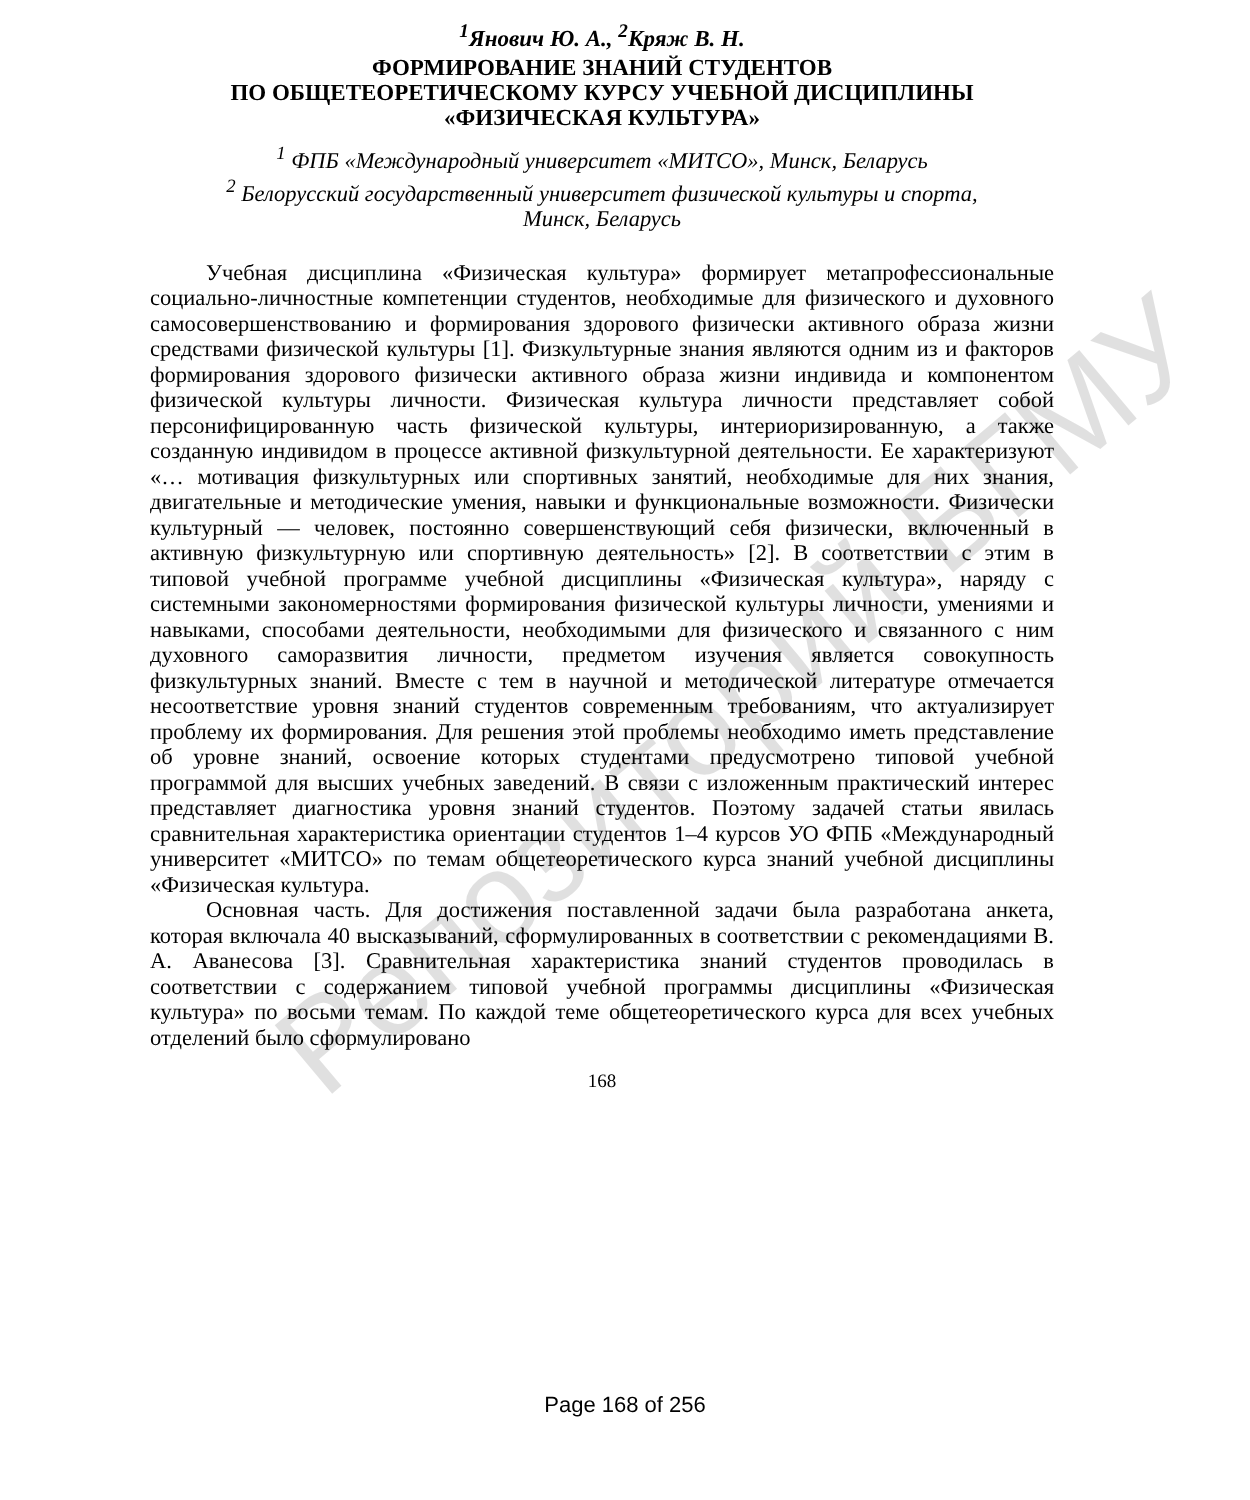Репозиторий БГМУ
<sup>1</sup> Янович Ю. А., <sup>2</sup>Кряж В. Н.
ФОРМИРОВАНИЕ ЗНАНИЙ СТУДЕНТОВ
ПО ОБЩЕТЕОРЕТИЧЕСКОМУ КУРСУ УЧЕБНОЙ ДИСЦИПЛИНЫ
«ФИЗИЧЕСКАЯ КУЛЬТУРА»
<sup>1</sup> ФПБ «Международный университет «МИТСО», Минск, Беларусь
<sup>2</sup> Белорусский государственный университет физической культуры и спорта,
Минск, Беларусь
Учебная дисциплина «Физическая культура» формирует метапрофессиональные социально-личностные компетенции студентов, необходимые для физического и духовного самосовершенствованию и формирования здорового физически активного образа жизни средствами физической культуры [1]. Физкультурные знания являются одним из и факторов формирования здорового физически активного образа жизни индивида и компонентом физической культуры личности. Физическая культура личности представляет собой персонифицированную часть физической культуры, интериоризированную, а также созданную индивидом в процессе активной физкультурной деятельности. Ее характеризуют «… мотивация физкультурных или спортивных занятий, необходимые для них знания, двигательные и методические умения, навыки и функциональные возможности. Физически культурный — человек, постоянно совершенствующий себя физически, включенный в активную физкультурную или спортивную деятельность» [2]. В соответствии с этим в типовой учебной программе учебной дисциплины «Физическая культура», наряду с системными закономерностями формирования физической культуры личности, умениями и навыками, способами деятельности, необходимыми для физического и связанного с ним духовного саморазвития личности, предметом изучения является совокупность физкультурных знаний. Вместе с тем в научной и методической литературе отмечается несоответствие уровня знаний студентов современным требованиям, что актуализирует проблему их формирования. Для решения этой проблемы необходимо иметь представление об уровне знаний, освоение которых студентами предусмотрено типовой учебной программой для высших учебных заведений. В связи с изложенным практический интерес представляет диагностика уровня знаний студентов. Поэтому задачей статьи явилась сравнительная характеристика ориентации студентов 1–4 курсов УО ФПБ «Международный университет «МИТСО» по темам общетеоретического курса знаний учебной дисциплины «Физическая культура.
Основная часть. Для достижения поставленной задачи была разработана анкета, которая включала 40 высказываний, сформулированных в соответствии с рекомендациями В. А. Аванесова [3]. Сравнительная характеристика знаний студентов проводилась в соответствии с содержанием типовой учебной программы дисциплины «Физическая культура» по восьми темам. По каждой теме общетеоретического курса для всех учебных отделений было сформулировано
168
Page 168 of 256